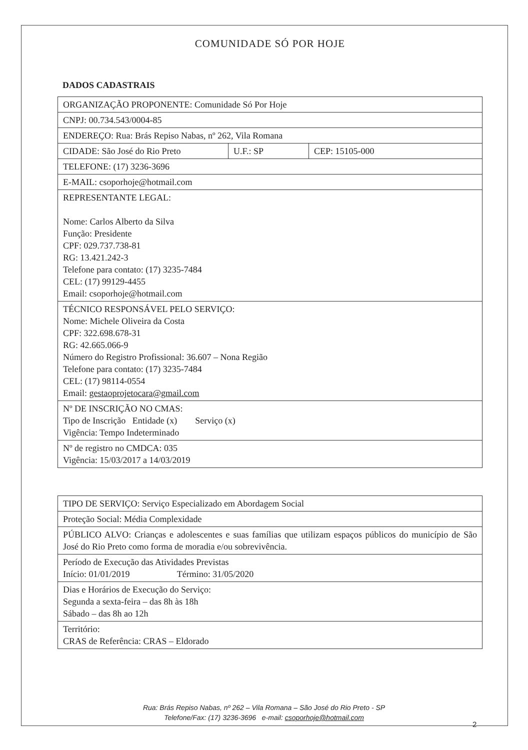COMUNIDADE SÓ POR HOJE
DADOS CADASTRAIS
| ORGANIZAÇÃO PROPONENTE: Comunidade Só Por Hoje | | |
| CNPJ: 00.734.543/0004-85 | | |
| ENDEREÇO: Rua: Brás Repiso Nabas, nº 262, Vila Romana | | |
| CIDADE: São José do Rio Preto | U.F.: SP | CEP: 15105-000 |
| TELEFONE: (17) 3236-3696 | | |
| E-MAIL: csoporhoje@hotmail.com | | |
| REPRESENTANTE LEGAL: Nome: Carlos Alberto da Silva Função: Presidente CPF: 029.737.738-81 RG: 13.421.242-3 Telefone para contato: (17) 3235-7484 CEL: (17) 99129-4455 Email: csoporhoje@hotmail.com | | |
| TÉCNICO RESPONSÁVEL PELO SERVIÇO: Nome: Michele Oliveira da Costa CPF: 322.698.678-31 RG: 42.665.066-9 Número do Registro Profissional: 36.607 – Nona Região Telefone para contato: (17) 3235-7484 CEL: (17) 98114-0554 Email: gestaoprojetocara@gmail.com | | |
| Nº DE INSCRIÇÃO NO CMAS: Tipo de Inscrição Entidade (x) Serviço (x) Vigência: Tempo Indeterminado | | |
| Nº de registro no CMDCA: 035 Vigência: 15/03/2017 a 14/03/2019 | | |
| TIPO DE SERVIÇO: Serviço Especializado em Abordagem Social |
| Proteção Social: Média Complexidade |
| PÚBLICO ALVO: Crianças e adolescentes e suas famílias que utilizam espaços públicos do município de São José do Rio Preto como forma de moradia e/ou sobrevivência. |
| Período de Execução das Atividades Previstas Início: 01/01/2019 Término: 31/05/2020 |
| Dias e Horários de Execução do Serviço: Segunda a sexta-feira – das 8h às 18h Sábado – das 8h ao 12h |
| Território: CRAS de Referência: CRAS – Eldorado |
Rua: Brás Repiso Nabas, nº 262 – Vila Romana – São José do Rio Preto - SP
Telefone/Fax: (17) 3236-3696 e-mail: csoporhoje@hotmail.com
2